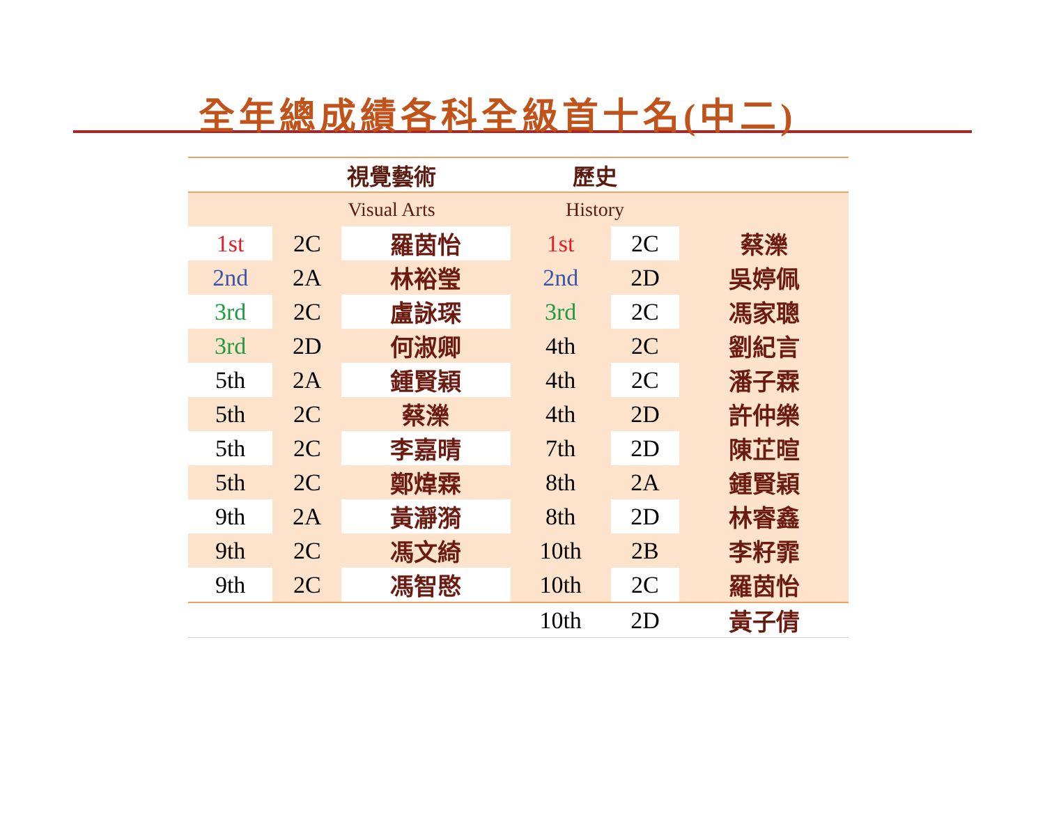全年總成績各科全級首十名(中二)
| | 視覺藝術 | | 歷史 | | |
| | Visual Arts | | History | | |
| 1st | 2C | 羅茵怡 | 1st | 2C | 蔡濼 |
| 2nd | 2A | 林裕瑩 | 2nd | 2D | 吳婷佩 |
| 3rd | 2C | 盧詠琛 | 3rd | 2C | 馮家聰 |
| 3rd | 2D | 何淑卿 | 4th | 2C | 劉紀言 |
| 5th | 2A | 鍾賢穎 | 4th | 2C | 潘子霖 |
| 5th | 2C | 蔡濼 | 4th | 2D | 許仲樂 |
| 5th | 2C | 李嘉晴 | 7th | 2D | 陳芷暄 |
| 5th | 2C | 鄭煒霖 | 8th | 2A | 鍾賢穎 |
| 9th | 2A | 黃瀞漪 | 8th | 2D | 林睿鑫 |
| 9th | 2C | 馮文綺 | 10th | 2B | 李籽霏 |
| 9th | 2C | 馮智愍 | 10th | 2C | 羅茵怡 |
| | | | 10th | 2D | 黃子倩 |